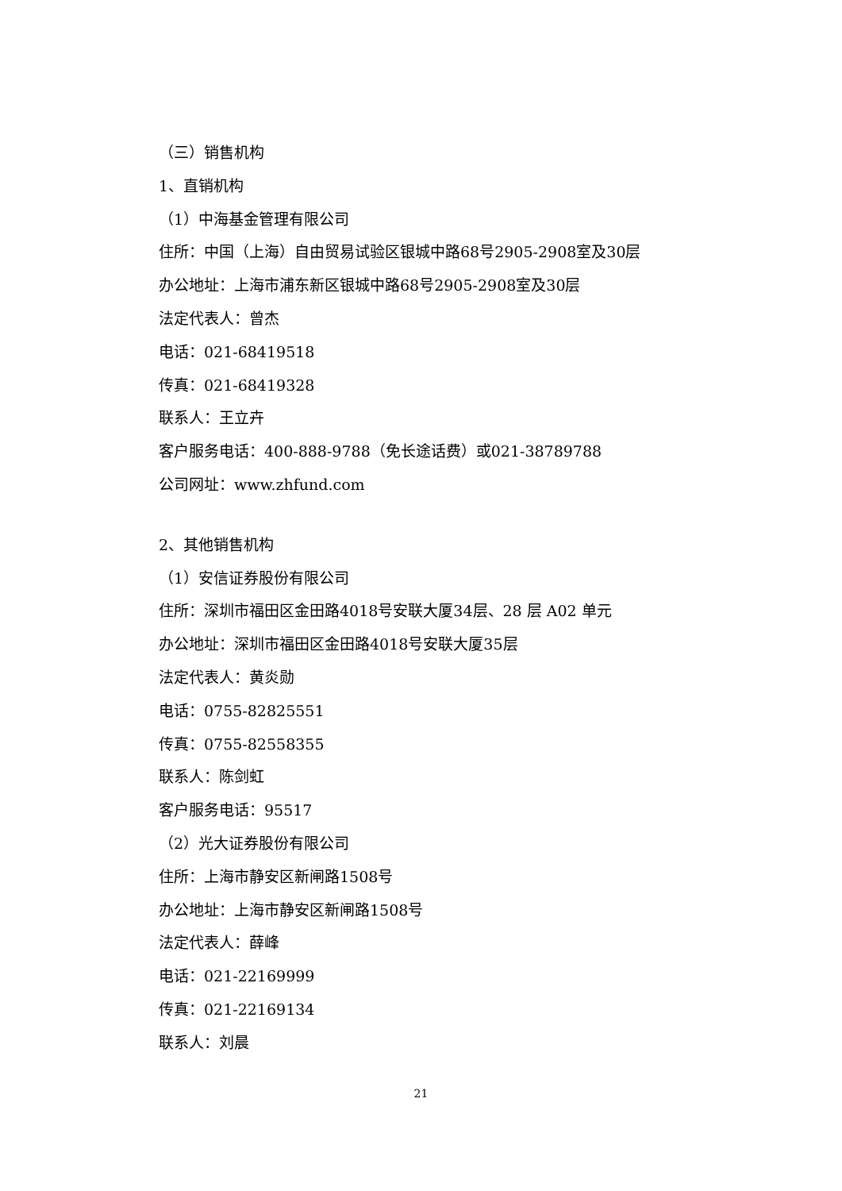（三）销售机构
1、直销机构
（1）中海基金管理有限公司
住所：中国（上海）自由贸易试验区银城中路68号2905-2908室及30层
办公地址：上海市浦东新区银城中路68号2905-2908室及30层
法定代表人：曾杰
电话：021-68419518
传真：021-68419328
联系人：王立卉
客户服务电话：400-888-9788（免长途话费）或021-38789788
公司网址：www.zhfund.com
2、其他销售机构
（1）安信证券股份有限公司
住所：深圳市福田区金田路4018号安联大厦34层、28 层 A02 单元
办公地址：深圳市福田区金田路4018号安联大厦35层
法定代表人：黄炎勋
电话：0755-82825551
传真：0755-82558355
联系人：陈剑虹
客户服务电话：95517
（2）光大证券股份有限公司
住所：上海市静安区新闸路1508号
办公地址：上海市静安区新闸路1508号
法定代表人：薛峰
电话：021-22169999
传真：021-22169134
联系人：刘晨
21